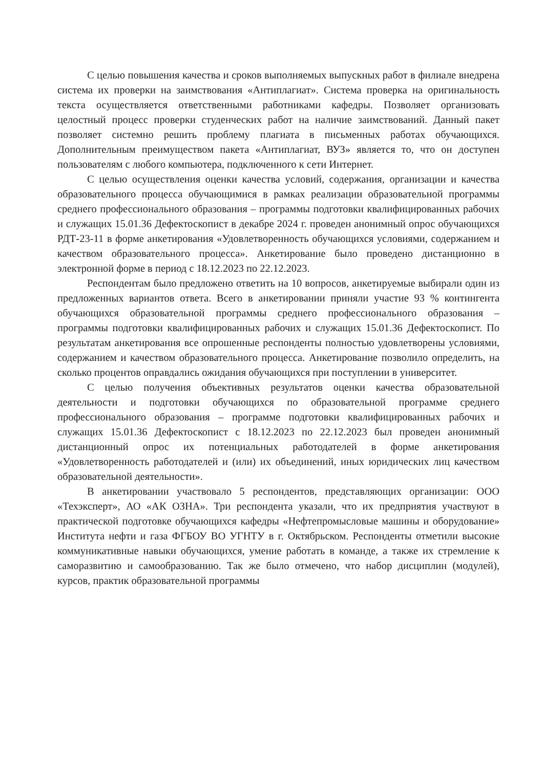С целью повышения качества и сроков выполняемых выпускных работ в филиале внедрена система их проверки на заимствования «Антиплагиат». Система проверка на оригинальность текста осуществляется ответственными работниками кафедры. Позволяет организовать целостный процесс проверки студенческих работ на наличие заимствований. Данный пакет позволяет системно решить проблему плагиата в письменных работах обучающихся. Дополнительным преимуществом пакета «Антиплагиат, ВУЗ» является то, что он доступен пользователям с любого компьютера, подключенного к сети Интернет.
С целью осуществления оценки качества условий, содержания, организации и качества образовательного процесса обучающимися в рамках реализации образовательной программы среднего профессионального образования – программы подготовки квалифицированных рабочих и служащих 15.01.36 Дефектоскопист в декабре 2024 г. проведен анонимный опрос обучающихся РДТ-23-11 в форме анкетирования «Удовлетворенность обучающихся условиями, содержанием и качеством образовательного процесса». Анкетирование было проведено дистанционно в электронной форме в период с 18.12.2023 по 22.12.2023.
Респондентам было предложено ответить на 10 вопросов, анкетируемые выбирали один из предложенных вариантов ответа. Всего в анкетировании приняли участие 93 % контингента обучающихся образовательной программы среднего профессионального образования – программы подготовки квалифицированных рабочих и служащих 15.01.36 Дефектоскопист. По результатам анкетирования все опрошенные респонденты полностью удовлетворены условиями, содержанием и качеством образовательного процесса. Анкетирование позволило определить, на сколько процентов оправдались ожидания обучающихся при поступлении в университет.
С целью получения объективных результатов оценки качества образовательной деятельности и подготовки обучающихся по образовательной программе среднего профессионального образования – программе подготовки квалифицированных рабочих и служащих 15.01.36 Дефектоскопист с 18.12.2023 по 22.12.2023 был проведен анонимный дистанционный опрос их потенциальных работодателей в форме анкетирования «Удовлетворенность работодателей и (или) их объединений, иных юридических лиц качеством образовательной деятельности».
В анкетировании участвовало 5 респондентов, представляющих организации: ООО «Техэксперт», АО «АК ОЗНА». Три респондента указали, что их предприятия участвуют в практической подготовке обучающихся кафедры «Нефтепромысловые машины и оборудование» Института нефти и газа ФГБОУ ВО УГНТУ в г. Октябрьском. Респонденты отметили высокие коммуникативные навыки обучающихся, умение работать в команде, а также их стремление к саморазвитию и самообразованию. Так же было отмечено, что набор дисциплин (модулей), курсов, практик образовательной программы